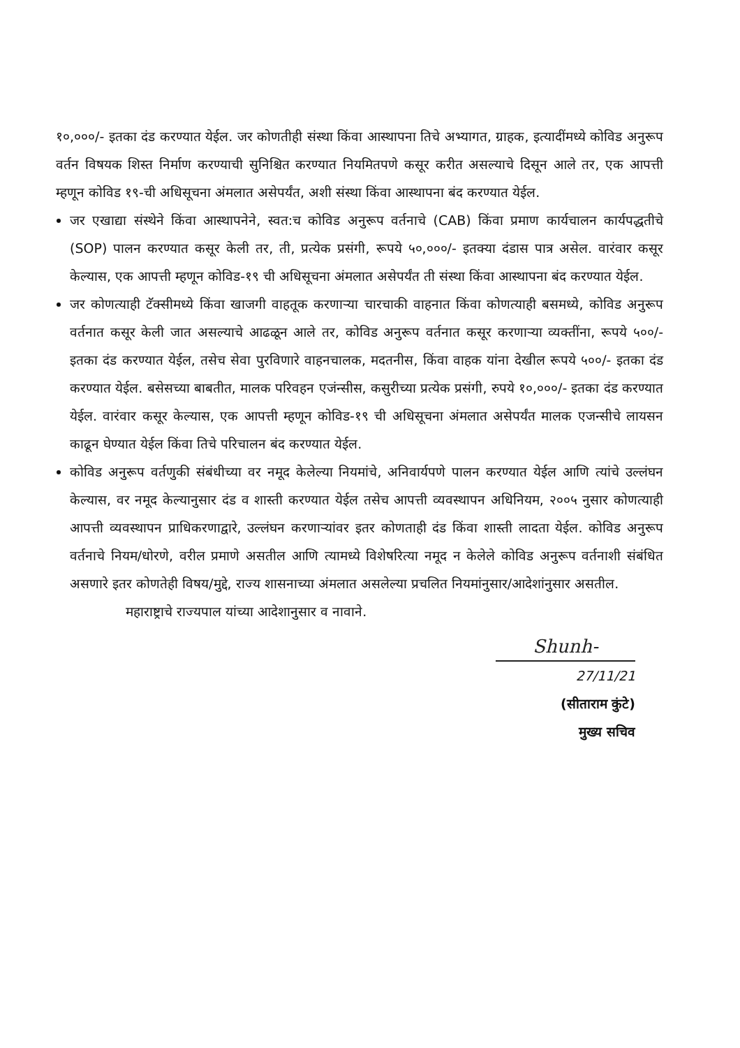१०,०००/- इतका दंड करण्यात येईल. जर कोणतीही संस्था किंवा आस्थापना तिचे अभ्यागत, ग्राहक, इत्यादींमध्ये कोविड अनुरूप वर्तन विषयक शिस्त निर्माण करण्याची सुनिश्चित करण्यात नियमितपणे कसूर करीत असल्याचे दिसून आले तर, एक आपत्ती म्हणून कोविड १९-ची अधिसूचना अंमलात असेपर्यंत, अशी संस्था किंवा आस्थापना बंद करण्यात येईल.
जर एखाद्या संस्थेने किंवा आस्थापनेने, स्वत:च कोविड अनुरूप वर्तनाचे (CAB) किंवा प्रमाण कार्यचालन कार्यपद्धतीचे (SOP) पालन करण्यात कसूर केली तर, ती, प्रत्येक प्रसंगी, रूपये ५०,०००/- इतक्या दंडास पात्र असेल. वारंवार कसूर केल्यास, एक आपत्ती म्हणून कोविड-१९ ची अधिसूचना अंमलात असेपर्यंत ती संस्था किंवा आस्थापना बंद करण्यात येईल.
जर कोणत्याही टॅक्सीमध्ये किंवा खाजगी वाहतूक करणाऱ्या चारचाकी वाहनात किंवा कोणत्याही बसमध्ये, कोविड अनुरूप वर्तनात कसूर केली जात असल्याचे आढळून आले तर, कोविड अनुरूप वर्तनात कसूर करणाऱ्या व्यक्तींना, रूपये ५००/- इतका दंड करण्यात येईल, तसेच सेवा पुरविणारे वाहनचालक, मदतनीस, किंवा वाहक यांना देखील रूपये ५००/- इतका दंड करण्यात येईल. बसेसच्या बाबतीत, मालक परिवहन एजंन्सीस, कसुरीच्या प्रत्येक प्रसंगी, रुपये १०,०००/- इतका दंड करण्यात येईल. वारंवार कसूर केल्यास, एक आपत्ती म्हणून कोविड-१९ ची अधिसूचना अंमलात असेपर्यंत मालक एजन्सीचे लायसन काढून घेण्यात येईल किंवा तिचे परिचालन बंद करण्यात येईल.
कोविड अनुरूप वर्तणुकी संबंधीच्या वर नमूद केलेल्या नियमांचे, अनिवार्यपणे पालन करण्यात येईल आणि त्यांचे उल्लंघन केल्यास, वर नमूद केल्यानुसार दंड व शास्ती करण्यात येईल तसेच आपत्ती व्यवस्थापन अधिनियम, २००५ नुसार कोणत्याही आपत्ती व्यवस्थापन प्राधिकरणाद्वारे, उल्लंघन करणाऱ्यांवर इतर कोणताही दंड किंवा शास्ती लादता येईल. कोविड अनुरूप वर्तनाचे नियम/धोरणे, वरील प्रमाणे असतील आणि त्यामध्ये विशेषरित्या नमूद न केलेले कोविड अनुरूप वर्तनाशी संबंधित असणारे इतर कोणतेही विषय/मुद्दे, राज्य शासनाच्या अंमलात असलेल्या प्रचलित नियमांनुसार/आदेशांनुसार असतील.
महाराष्ट्राचे राज्यपाल यांच्या आदेशानुसार व नावाने.
Shunh-
27/11/21
(सीताराम कुंटे)
मुख्य सचिव